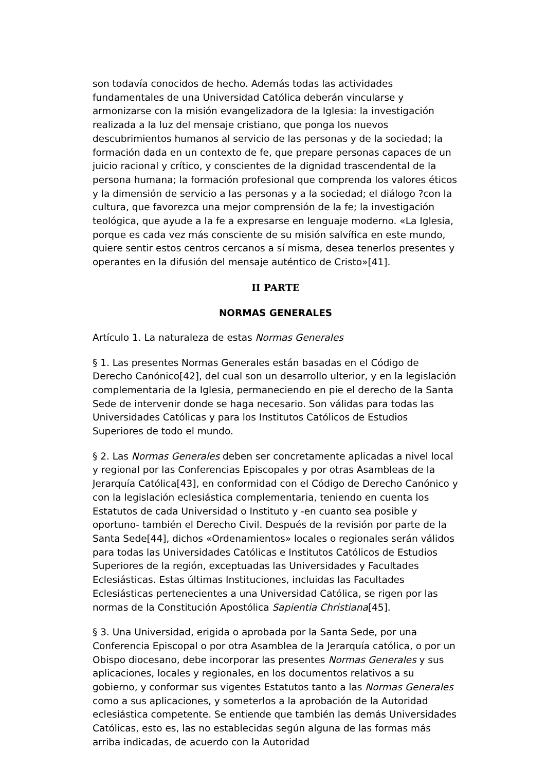son todavía conocidos de hecho. Además todas las actividades fundamentales de una Universidad Católica deberán vincularse y armonizarse con la misión evangelizadora de la Iglesia: la investigación realizada a la luz del mensaje cristiano, que ponga los nuevos descubrimientos humanos al servicio de las personas y de la sociedad; la formación dada en un contexto de fe, que prepare personas capaces de un juicio racional y crítico, y conscientes de la dignidad trascendental de la persona humana; la formación profesional que comprenda los valores éticos y la dimensión de servicio a las personas y a la sociedad; el diálogo ?con la cultura, que favorezca una mejor comprensión de la fe; la investigación teológica, que ayude a la fe a expresarse en lenguaje moderno. «La Iglesia, porque es cada vez más consciente de su misión salvífica en este mundo, quiere sentir estos centros cercanos a sí misma, desea tenerlos presentes y operantes en la difusión del mensaje auténtico de Cristo»[41].
II PARTE
NORMAS GENERALES
Artículo 1. La naturaleza de estas Normas Generales
§ 1. Las presentes Normas Generales están basadas en el Código de Derecho Canónico[42], del cual son un desarrollo ulterior, y en la legislación complementaria de la Iglesia, permaneciendo en pie el derecho de la Santa Sede de intervenir donde se haga necesario. Son válidas para todas las Universidades Católicas y para los Institutos Católicos de Estudios Superiores de todo el mundo.
§ 2. Las Normas Generales deben ser concretamente aplicadas a nivel local y regional por las Conferencias Episcopales y por otras Asambleas de la Jerarquía Católica[43], en conformidad con el Código de Derecho Canónico y con la legislación eclesiástica complementaria, teniendo en cuenta los Estatutos de cada Universidad o Instituto y -en cuanto sea posible y oportuno- también el Derecho Civil. Después de la revisión por parte de la Santa Sede[44], dichos «Ordenamientos» locales o regionales serán válidos para todas las Universidades Católicas e Institutos Católicos de Estudios Superiores de la región, exceptuadas las Universidades y Facultades Eclesiásticas. Estas últimas Instituciones, incluidas las Facultades Eclesiásticas pertenecientes a una Universidad Católica, se rigen por las normas de la Constitución Apostólica Sapientia Christiana[45].
§ 3. Una Universidad, erigida o aprobada por la Santa Sede, por una Conferencia Episcopal o por otra Asamblea de la Jerarquía católica, o por un Obispo diocesano, debe incorporar las presentes Normas Generales y sus aplicaciones, locales y regionales, en los documentos relativos a su gobierno, y conformar sus vigentes Estatutos tanto a las Normas Generales como a sus aplicaciones, y someterlos a la aprobación de la Autoridad eclesiástica competente. Se entiende que también las demás Universidades Católicas, esto es, las no establecidas según alguna de las formas más arriba indicadas, de acuerdo con la Autoridad